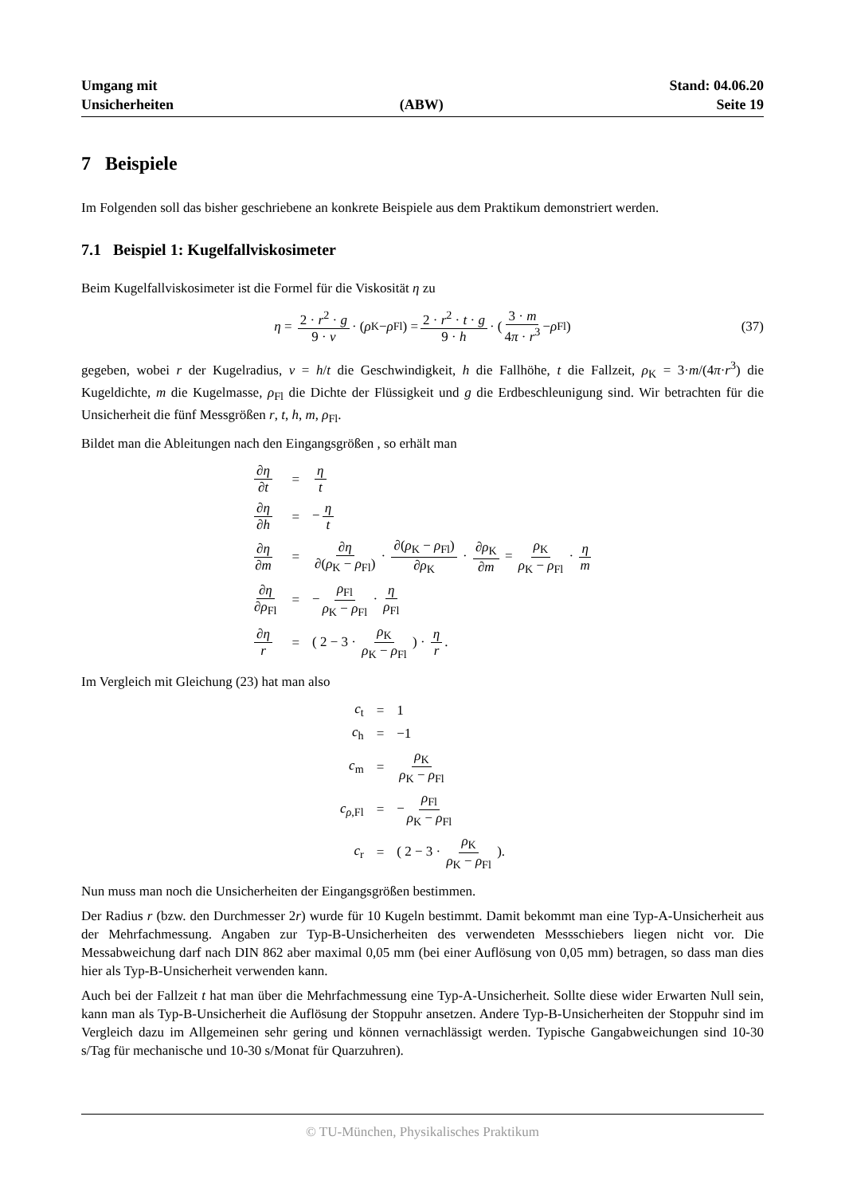Umgang mit
Unsicherheiten
(ABW) Stand: 04.06.20
Seite 19
7 Beispiele
Im Folgenden soll das bisher geschriebene an konkrete Beispiele aus dem Praktikum demonstriert werden.
7.1 Beispiel 1: Kugelfallviskosimeter
Beim Kugelfallviskosimeter ist die Formel für die Viskosität η zu
η = 2 · r<sup>2</sup> · g 9 · v · (ρ<sub>K</sub> − ρ<sub>Fl</sub>) = 2 · r<sup>2</sup> · t · g 9 · h · ( 3 · m 4π · r<sup>3</sup> − ρ<sub>Fl</sub> ) (37)
gegeben, wobei r der Kugelradius, v = h/t die Geschwindigkeit, h die Fallhöhe, t die Fallzeit, ρ<sub>K</sub> = 3·m/(4π·r<sup>3</sup>) die Kugeldichte, m die Kugelmasse, ρ<sub>Fl</sub> die Dichte der Flüssigkeit und g die Erdbeschleunigung sind. Wir betrachten für die Unsicherheit die fünf Messgrößen r, t, h, m, ρ<sub>Fl</sub>.
Bildet man die Ableitungen nach den Eingangsgrößen , so erhält man
| ∂ η ∂ t | = | η t |
| ∂ η ∂ h | = | − η t |
| ∂ η ∂ m | = | ∂ η ∂( ρ<sub>K</sub> − ρ<sub>Fl</sub>) · ∂( ρ<sub>K</sub> − ρ<sub>Fl</sub>) ∂ ρ<sub>K</sub> · ∂ ρ<sub>K</sub> ∂ m = ρ<sub>K</sub> ρ<sub>K</sub> − ρ<sub>Fl</sub> · η m |
| ∂ η ∂ ρ<sub>Fl</sub> | = | − ρ<sub>Fl</sub> ρ<sub>K</sub> − ρ<sub>Fl</sub> · η ρ<sub>Fl</sub> |
| ∂ η r | = | ( 2 − 3 · ρ<sub>K</sub> ρ<sub>K</sub> − ρ<sub>Fl</sub> ) · η r . |
Im Vergleich mit Gleichung (23) hat man also
| c<sub>t</sub> | = | 1 |
| c<sub>h</sub> | = | −1 |
| c<sub>m</sub> | = | ρ<sub>K</sub> ρ<sub>K</sub> − ρ<sub>Fl</sub> |
| c<sub>ρ,Fl</sub> | = | − ρ<sub>Fl</sub> ρ<sub>K</sub> − ρ<sub>Fl</sub> |
| c<sub>r</sub> | = | ( 2 − 3 · ρ<sub>K</sub> ρ<sub>K</sub> − ρ<sub>Fl</sub> ). |
Nun muss man noch die Unsicherheiten der Eingangsgrößen bestimmen.
Der Radius r (bzw. den Durchmesser 2r) wurde für 10 Kugeln bestimmt. Damit bekommt man eine Typ-A-Unsicherheit aus der Mehrfachmessung. Angaben zur Typ-B-Unsicherheiten des verwendeten Messschiebers liegen nicht vor. Die Messabweichung darf nach DIN 862 aber maximal 0,05 mm (bei einer Auflösung von 0,05 mm) betragen, so dass man dies hier als Typ-B-Unsicherheit verwenden kann.
Auch bei der Fallzeit t hat man über die Mehrfachmessung eine Typ-A-Unsicherheit. Sollte diese wider Erwarten Null sein, kann man als Typ-B-Unsicherheit die Auflösung der Stoppuhr ansetzen. Andere Typ-B-Unsicherheiten der Stoppuhr sind im Vergleich dazu im Allgemeinen sehr gering und können vernachlässigt werden. Typische Gangabweichungen sind 10-30 s/Tag für mechanische und 10-30 s/Monat für Quarzuhren).
© TU-München, Physikalisches Praktikum